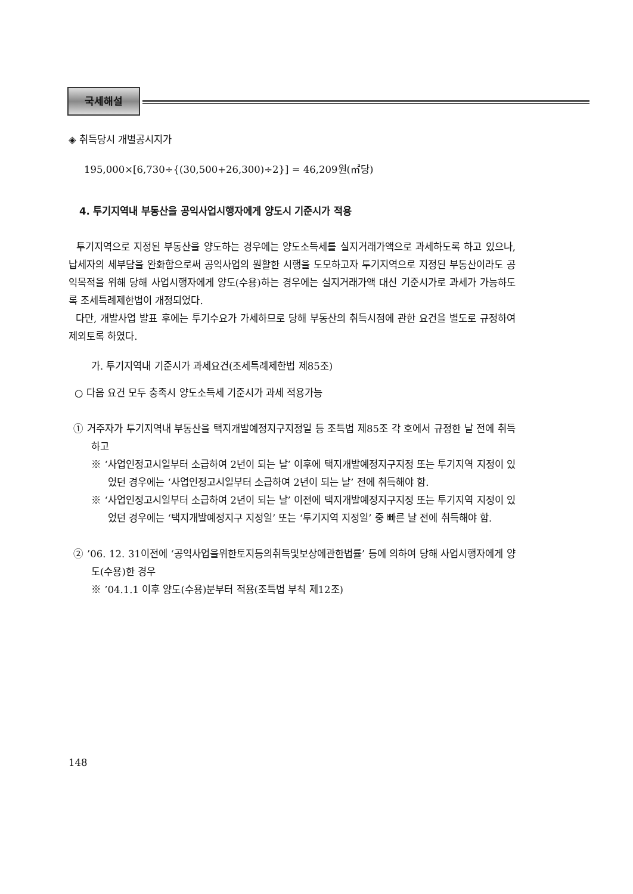국세해설
◈ 취득당시 개별공시지가
195,000×[6,730÷{(30,500+26,300)÷2}] = 46,209원(㎡당)
4. 투기지역내 부동산을 공익사업시행자에게 양도시 기준시가 적용
투기지역으로 지정된 부동산을 양도하는 경우에는 양도소득세를 실지거래가액으로 과세하도록 하고 있으나, 납세자의 세부담을 완화함으로써 공익사업의 원활한 시행을 도모하고자 투기지역으로 지정된 부동산이라도 공익목적을 위해 당해 사업시행자에게 양도(수용)하는 경우에는 실지거래가액 대신 기준시가로 과세가 가능하도록 조세특례제한법이 개정되었다.
다만, 개발사업 발표 후에는 투기수요가 가세하므로 당해 부동산의 취득시점에 관한 요건을 별도로 규정하여 제외토록 하였다.
가. 투기지역내 기준시가 과세요건(조세특례제한법 제85조)
○ 다음 요건 모두 충족시 양도소득세 기준시가 과세 적용가능
① 거주자가 투기지역내 부동산을 택지개발예정지구지정일 등 조특법 제85조 각 호에서 규정한 날 전에 취득하고
※ ‘사업인정고시일부터 소급하여 2년이 되는 날’ 이후에 택지개발예정지구지정 또는 투기지역 지정이 있었던 경우에는 ‘사업인정고시일부터 소급하여 2년이 되는 날’ 전에 취득해야 함.
※ ‘사업인정고시일부터 소급하여 2년이 되는 날’ 이전에 택지개발예정지구지정 또는 투기지역 지정이 있었던 경우에는 ‘택지개발예정지구 지정일’ 또는 ‘투기지역 지정일’ 중 빠른 날 전에 취득해야 함.
② ’06. 12. 31이전에 ‘공익사업을위한토지등의취득및보상에관한법률’ 등에 의하여 당해 사업시행자에게 양도(수용)한 경우
※ ’04.1.1 이후 양도(수용)분부터 적용(조특법 부칙 제12조)
148